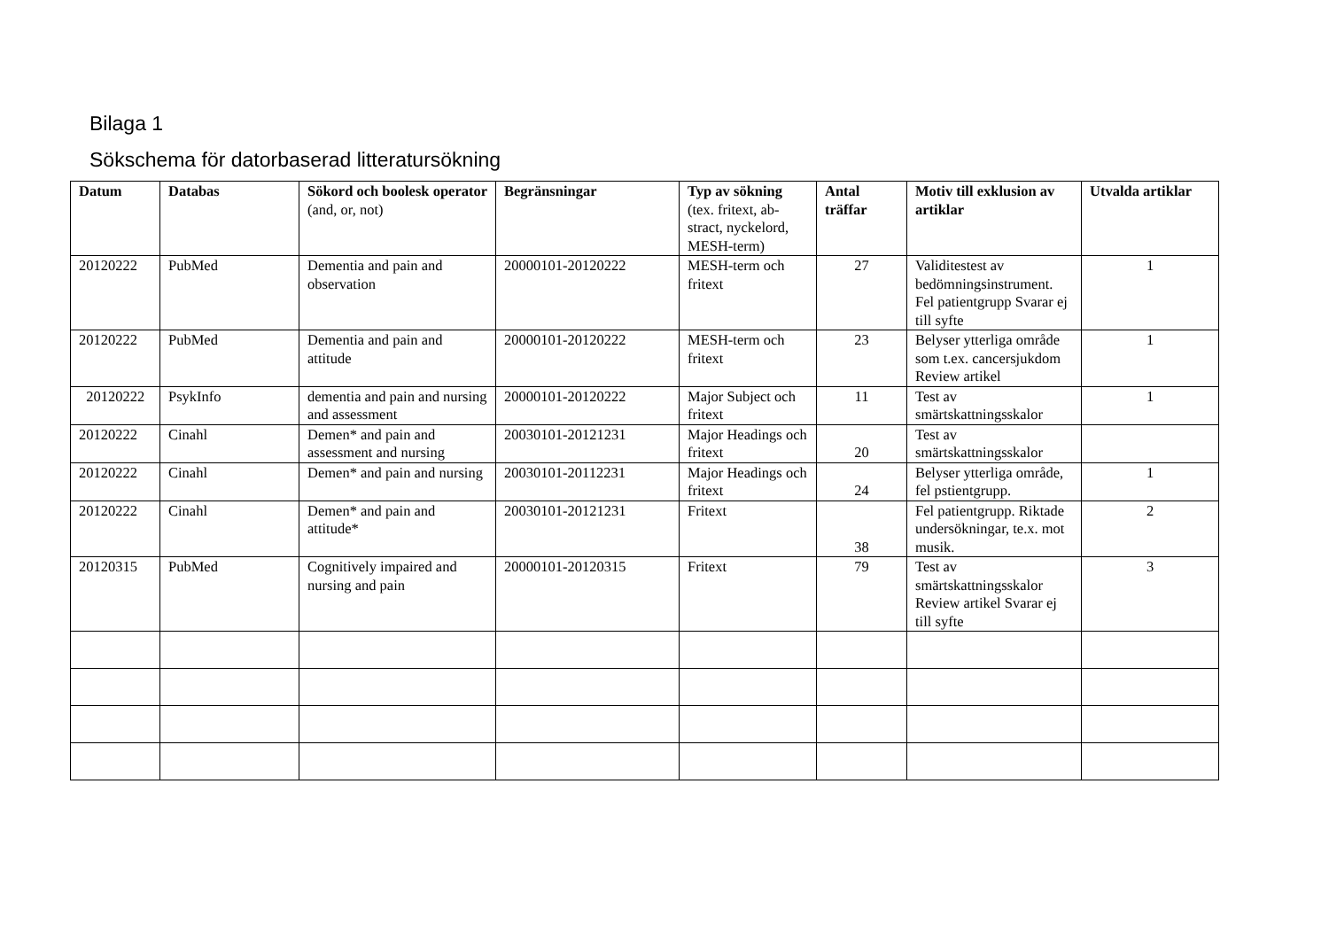Bilaga 1
Sökschema för datorbaserad litteratursökning
| Datum | Databas | Sökord och boolesk operator (and, or, not) | Begränsningar | Typ av sökning (tex. fritext, ab-stract, nyckelord, MESH-term) | Antal träffar | Motiv till exklusion av artiklar | Utvalda artiklar |
| --- | --- | --- | --- | --- | --- | --- | --- |
| 20120222 | PubMed | Dementia and pain and observation | 20000101-20120222 | MESH-term och fritext | 27 | Validitestest av bedömningsinstrument. Fel patientgrupp Svarar ej till syfte | 1 |
| 20120222 | PubMed | Dementia and pain and attitude | 20000101-20120222 | MESH-term och fritext | 23 | Belyser ytterliga område som t.ex. cancersjukdom Review artikel | 1 |
| 20120222 | PsykInfo | dementia and pain and nursing and assessment | 20000101-20120222 | Major Subject och fritext | 11 | Test av smärtskattningsskalor | 1 |
| 20120222 | Cinahl | Demen* and pain and assessment and nursing | 20030101-20121231 | Major Headings och fritext | 20 | Test av smärtskattningsskalor | |
| 20120222 | Cinahl | Demen* and pain and nursing | 20030101-20112231 | Major Headings och fritext | 24 | Belyser ytterliga område, fel pstientgrupp. | 1 |
| 20120222 | Cinahl | Demen* and pain and attitude* | 20030101-20121231 | Fritext | 38 | Fel patientgrupp. Riktade undersökningar, te.x. mot musik. | 2 |
| 20120315 | PubMed | Cognitively impaired and nursing and pain | 20000101-20120315 | Fritext | 79 | Test av smärtskattningsskalor Review artikel Svarar ej till syfte | 3 |